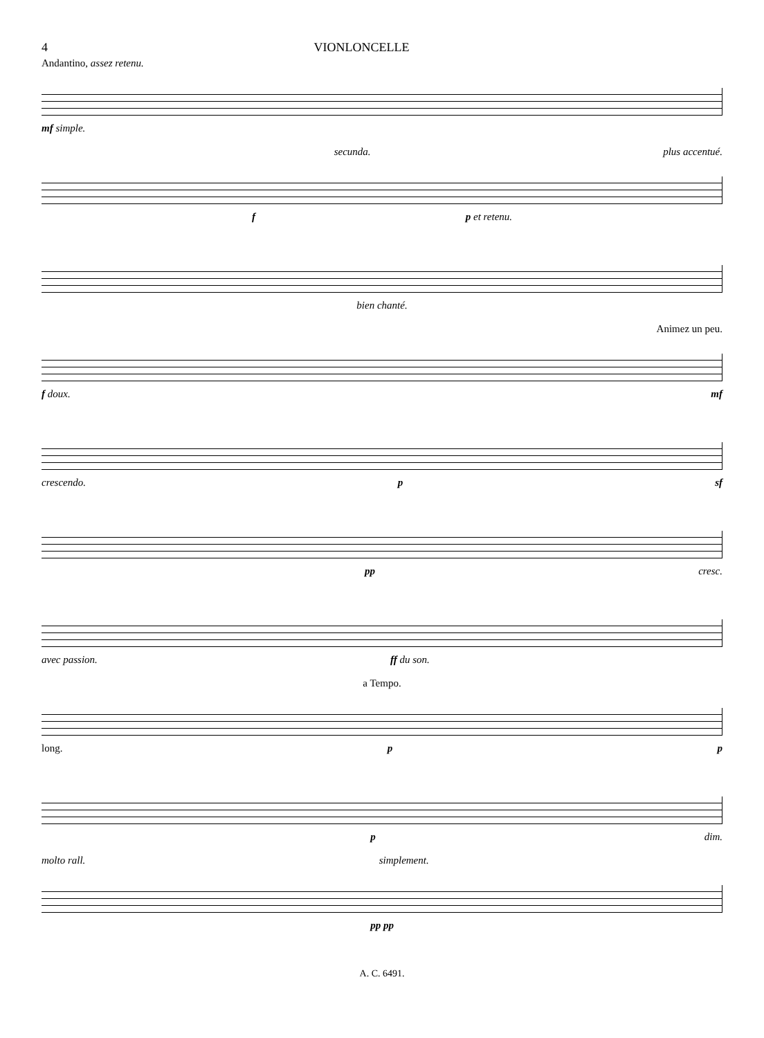4 VIONLONCELLE
Andantino, assez retenu.
mf simple.
secunda. plus accentué.
f p et retenu.
bien chanté.
Animez un peu.
f doux. mf
crescendo. p sf
pp cresc.
avec passion. ff du son.
a Tempo.
long. p p
p dim.
molto rall. simplement.
pp pp
A. C. 6491.